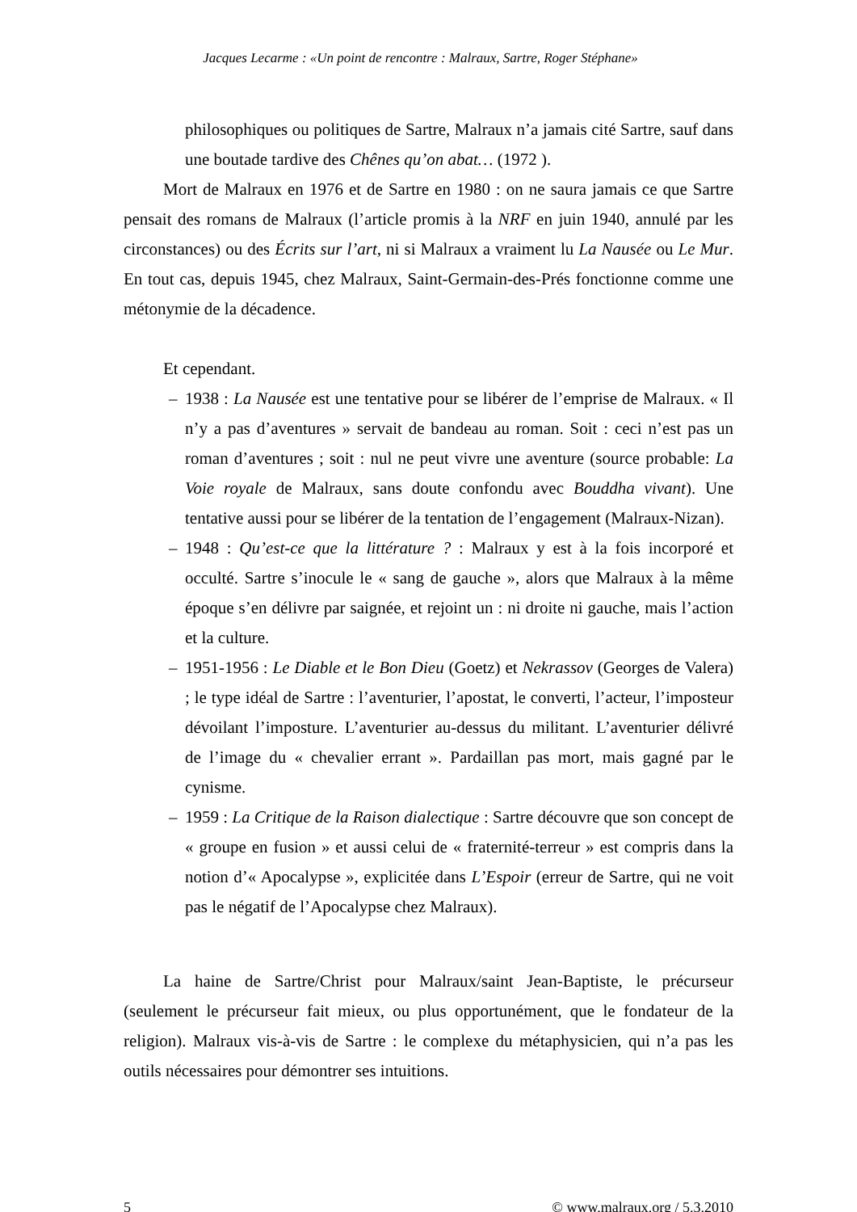Jacques Lecarme : «Un point de rencontre : Malraux, Sartre, Roger Stéphane»
philosophiques ou politiques de Sartre, Malraux n’a jamais cité Sartre, sauf dans une boutade tardive des Chênes qu’on abat… (1972 ).
Mort de Malraux en 1976 et de Sartre en 1980 : on ne saura jamais ce que Sartre pensait des romans de Malraux (l’article promis à la NRF en juin 1940, annulé par les circonstances) ou des Écrits sur l’art, ni si Malraux a vraiment lu La Nausée ou Le Mur. En tout cas, depuis 1945, chez Malraux, Saint-Germain-des-Prés fonctionne comme une métonymie de la décadence.
Et cependant.
– 1938 : La Nausée est une tentative pour se libérer de l’emprise de Malraux. « Il n’y a pas d’aventures » servait de bandeau au roman. Soit : ceci n’est pas un roman d’aventures ; soit : nul ne peut vivre une aventure (source probable: La Voie royale de Malraux, sans doute confondu avec Bouddha vivant). Une tentative aussi pour se libérer de la tentation de l’engagement (Malraux-Nizan).
– 1948 : Qu’est-ce que la littérature ? : Malraux y est à la fois incorporé et occulté. Sartre s’inocule le « sang de gauche », alors que Malraux à la même époque s’en délivre par saignée, et rejoint un : ni droite ni gauche, mais l’action et la culture.
– 1951-1956 : Le Diable et le Bon Dieu (Goetz) et Nekrassov (Georges de Valera) ; le type idéal de Sartre : l’aventurier, l’apostat, le converti, l’acteur, l’imposteur dévoilant l’imposture. L’aventurier au-dessus du militant. L’aventurier délivré de l’image du « chevalier errant ». Pardaillan pas mort, mais gagné par le cynisme.
– 1959 : La Critique de la Raison dialectique : Sartre découvre que son concept de « groupe en fusion » et aussi celui de « fraternité-terreur » est compris dans la notion d’« Apocalypse », explicitée dans L’Espoir (erreur de Sartre, qui ne voit pas le négatif de l’Apocalypse chez Malraux).
La haine de Sartre/Christ pour Malraux/saint Jean-Baptiste, le précurseur (seulement le précurseur fait mieux, ou plus opportunément, que le fondateur de la religion). Malraux vis-à-vis de Sartre : le complexe du métaphysicien, qui n’a pas les outils nécessaires pour démontrer ses intuitions.
5 © www.malraux.org / 5.3.2010